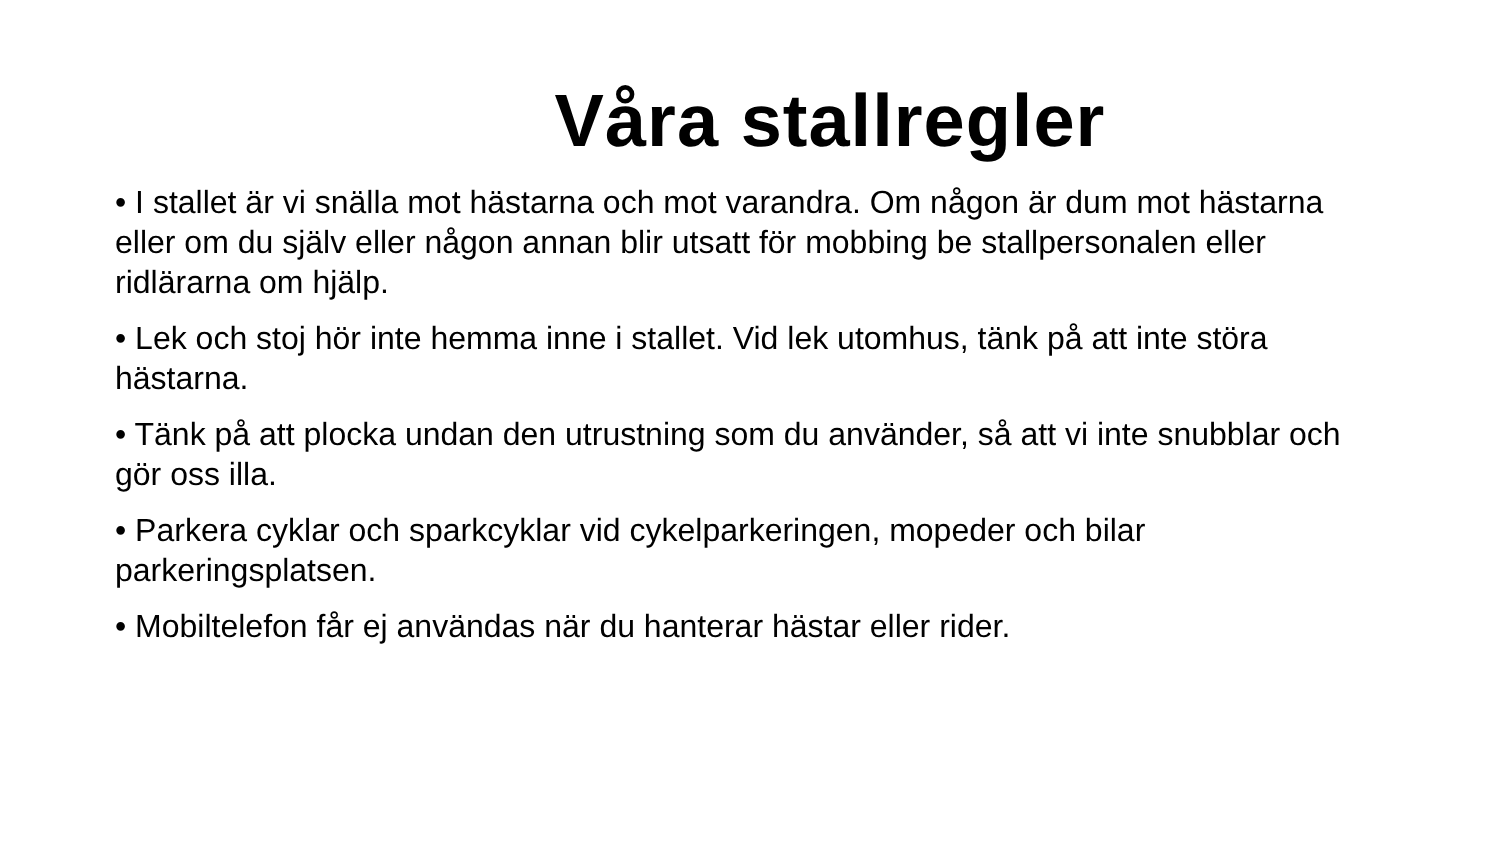Våra stallregler
• I stallet är vi snälla mot hästarna och mot varandra. Om någon är dum mot hästarna eller om du själv eller någon annan blir utsatt för mobbing be stallpersonalen eller ridlärarna om hjälp.
• Lek och stoj hör inte hemma inne i stallet. Vid lek utomhus, tänk på att inte störa hästarna.
• Tänk på att plocka undan den utrustning som du använder, så att vi inte snubblar och gör oss illa.
• Parkera cyklar och sparkcyklar vid cykelparkeringen, mopeder och bilar parkeringsplatsen.
• Mobiltelefon får ej användas när du hanterar hästar eller rider.